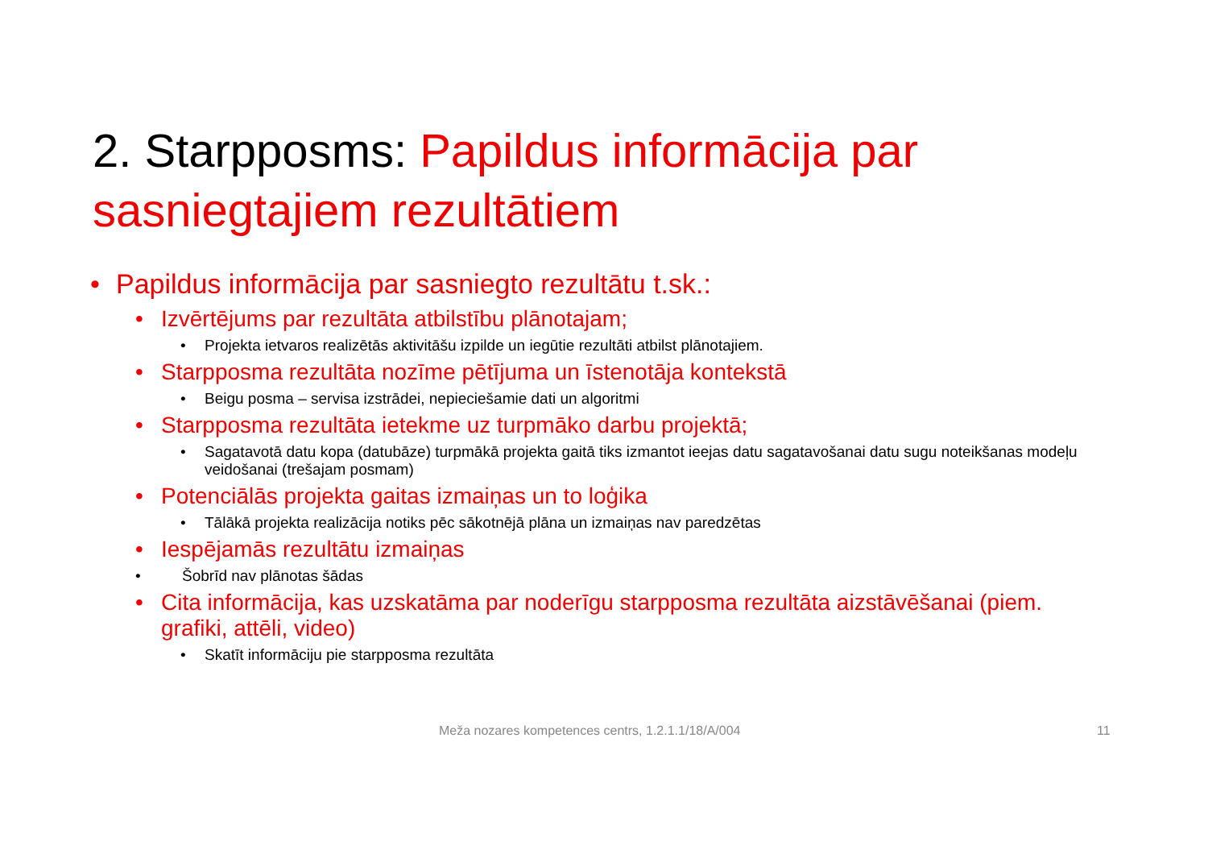2. Starpposms: Papildus informācija par sasniegtajiem rezultātiem
• Papildus informācija par sasniegto rezultātu t.sk.:
• Izvērtējums par rezultāta atbilstību plānotajam;
• Projekta ietvaros realizētās aktivitāšu izpilde un iegūtie rezultāti atbilst plānotajiem.
• Starpposma rezultāta nozīme pētījuma un īstenotāja kontekstā
• Beigu posma – servisa izstrādei, nepieciešamie dati un algoritmi
• Starpposma rezultāta ietekme uz turpmāko darbu projektā;
• Sagatavotā datu kopa (datubāze) turpmākā projekta gaitā tiks izmantot ieejas datu sagatavošanai datu sugu noteikšanas modeļu veidošanai (trešajam posmam)
• Potenciālās projekta gaitas izmaiņas un to loģika
• Tālākā projekta realizācija notiks pēc sākotnējā plāna un izmaiņas nav paredzētas
• Iespējamās rezultātu izmaiņas
• Šobrīd nav plānotas šādas
• Cita informācija, kas uzskatāma par noderīgu starpposma rezultāta aizstāvēšanai (piem. grafiki, attēli, video)
• Skatīt informāciju pie starpposma rezultāta
Meža nozares kompetences centrs, 1.2.1.1/18/A/004
11